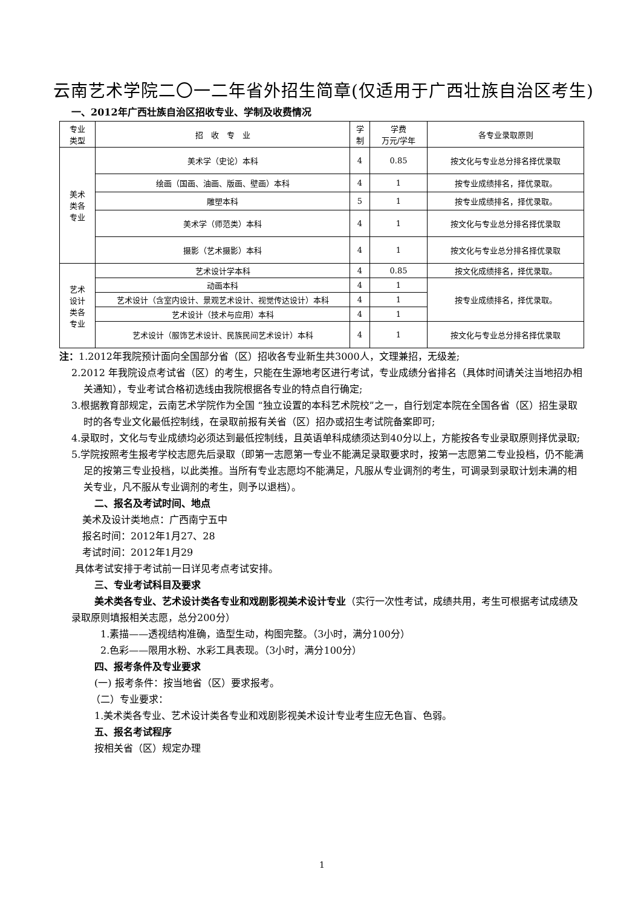云南艺术学院二〇一二年省外招生简章(仅适用于广西壮族自治区考生)
一、2012年广西壮族自治区招收专业、学制及收费情况
| 专业 类型 | 招 收 专 业 | 学 制 | 学费 万元/学年 | 各专业录取原则 |
| 美术 类各 专业 | 美术学（史论）本科 | 4 | 0.85 | 按文化与专业总分排名择优录取 |
| | 绘画（国画、油画、版画、壁画）本科 | 4 | 1 | 按专业成绩排名，择优录取。 |
| | 雕塑本科 | 5 | 1 | 按专业成绩排名，择优录取。 |
| | 美术学（师范类）本科 | 4 | 1 | 按文化与专业总分排名择优录取 |
| | 摄影（艺术摄影）本科 | 4 | 1 | 按文化与专业总分排名择优录取 |
| 艺术 设计 类各 专业 | 艺术设计学本科 | 4 | 0.85 | 按文化成绩排名，择优录取。 |
| | 动画本科 | 4 | 1 | 按专业成绩排名，择优录取。 |
| | 艺术设计（含室内设计、景观艺术设计、视觉传达设计）本科 | 4 | 1 | |
| | 艺术设计（技术与应用）本科 | 4 | 1 | |
| | 艺术设计（服饰艺术设计、民族民间艺术设计）本科 | 4 | 1 | 按文化与专业总分排名择优录取 |
注：1.2012年我院预计面向全国部分省（区）招收各专业新生共3000人，文理兼招，无级差;
2.2012 年我院设点考试省（区）的考生，只能在生源地考区进行考试，专业成绩分省排名（具体时间请关注当地招办相关通知），专业考试合格初选线由我院根据各专业的特点自行确定;
3.根据教育部规定，云南艺术学院作为全国 “独立设置的本科艺术院校”之一，自行划定本院在全国各省（区）招生录取时的各专业文化最低控制线，在录取前报有关省（区）招办或招生考试院备案即可;
4.录取时，文化与专业成绩均必须达到最低控制线，且英语单科成绩须达到40分以上，方能按各专业录取原则择优录取;
5.学院按照考生报考学校志愿先后录取（即第一志愿第一专业不能满足录取要求时，按第一志愿第二专业投档，仍不能满足的按第三专业投档，以此类推。当所有专业志愿均不能满足，凡服从专业调剂的考生，可调录到录取计划未满的相关专业，凡不服从专业调剂的考生，则予以退档）。
二、报名及考试时间、地点
美术及设计类地点：广西南宁五中
报名时间：2012年1月27、28
考试时间：2012年1月29
具体考试安排于考试前一日详见考点考试安排。
三、专业考试科目及要求
美术类各专业、艺术设计类各专业和戏剧影视美术设计专业（实行一次性考试，成绩共用，考生可根据考试成绩及录取原则填报相关志愿，总分200分）
1.素描——透视结构准确，造型生动，构图完整。（3小时，满分100分）
2.色彩——限用水粉、水彩工具表现。（3小时，满分100分）
四、报考条件及专业要求
(一) 报考条件：按当地省（区）要求报考。
（二）专业要求：
1.美术类各专业、艺术设计类各专业和戏剧影视美术设计专业考生应无色盲、色弱。
五、报名考试程序
按相关省（区）规定办理
1